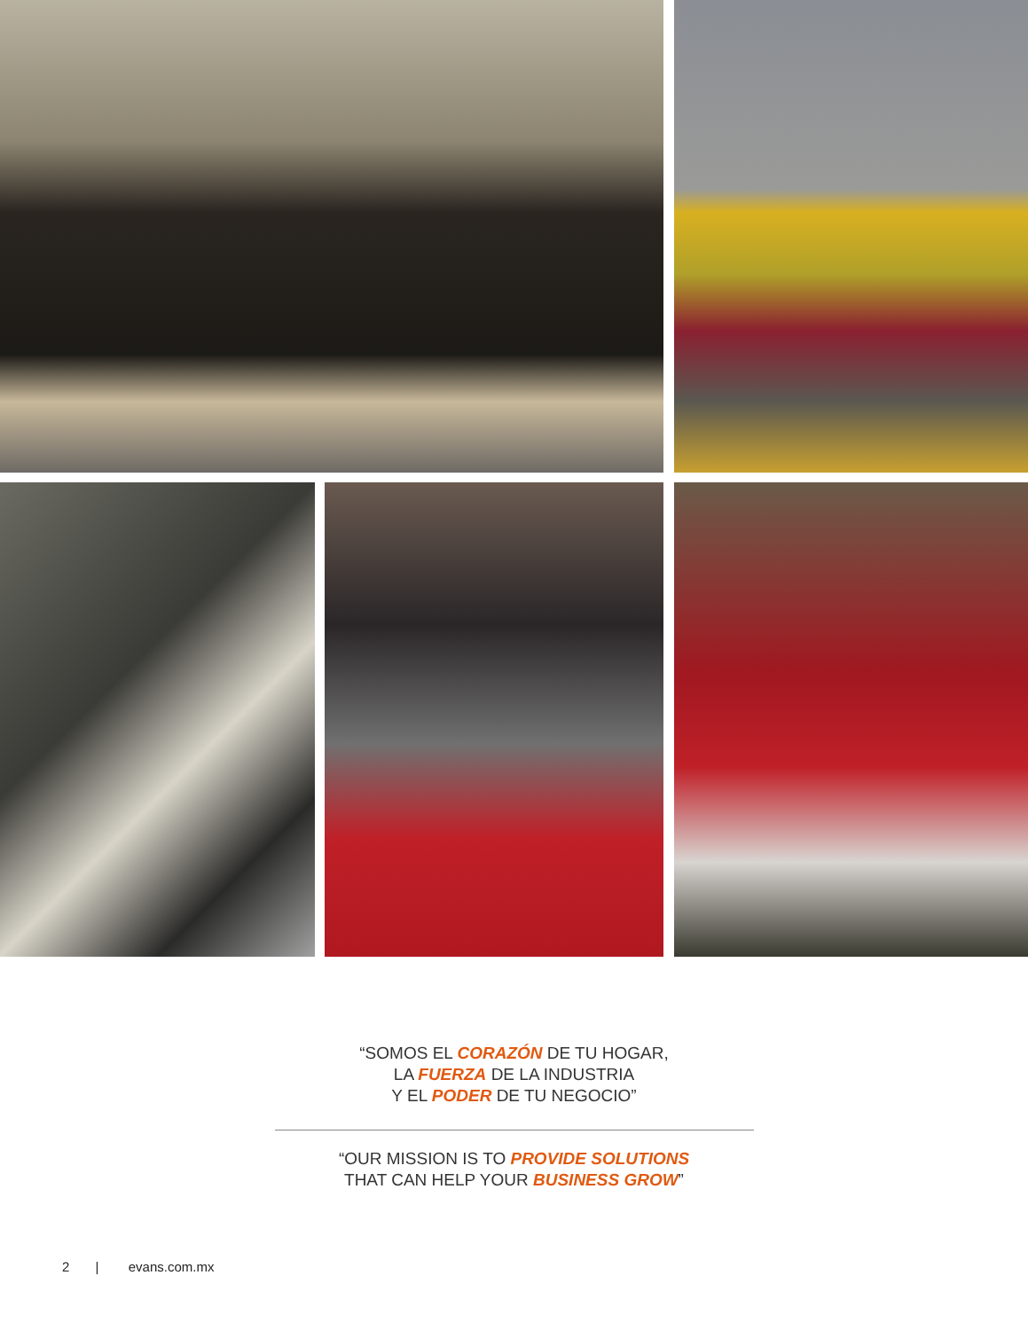“SOMOS EL CORAZÓN DE TU HOGAR,
LA FUERZA DE LA INDUSTRIA
Y EL PODER DE TU NEGOCIO”
“OUR MISSION IS TO PROVIDE SOLUTIONS
THAT CAN HELP YOUR BUSINESS GROW”
2 | evans.com.mx